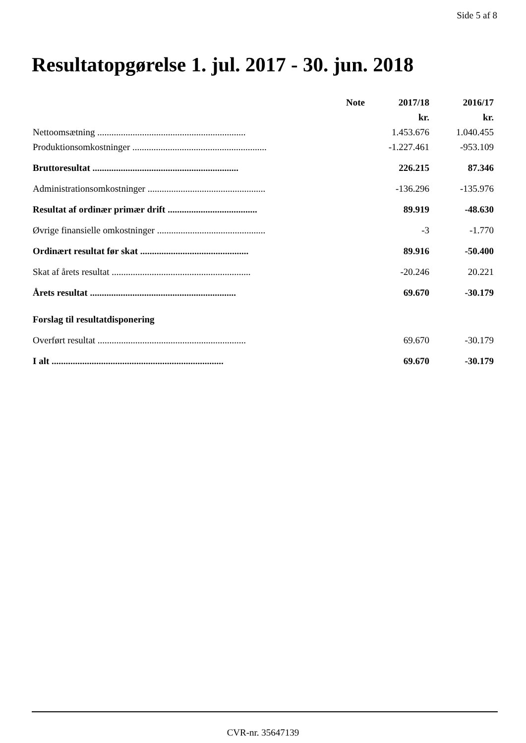Side 5 af 8
Resultatopgørelse 1. jul. 2017 - 30. jun. 2018
| | Note | 2017/18 | 2016/17 |
| --- | --- | --- | --- |
| | | kr. | kr. |
| Nettoomsætning ............................................................... | | 1.453.676 | 1.040.455 |
| Produktionsomkostninger ......................................................... | | -1.227.461 | -953.109 |
| Bruttoresultat .............................................................. | | 226.215 | 87.346 |
| Administrationsomkostninger .................................................. | | -136.296 | -135.976 |
| Resultat af ordinær primær drift ...................................... | | 89.919 | -48.630 |
| Øvrige finansielle omkostninger .............................................. | | -3 | -1.770 |
| Ordinært resultat før skat .............................................. | | 89.916 | -50.400 |
| Skat af årets resultat ........................................................... | | -20.246 | 20.221 |
| Årets resultat .............................................................. | | 69.670 | -30.179 |
| Forslag til resultatdisponering | | | |
| Overført resultat ............................................................... | | 69.670 | -30.179 |
| I alt ......................................................................... | | 69.670 | -30.179 |
CVR-nr. 35647139